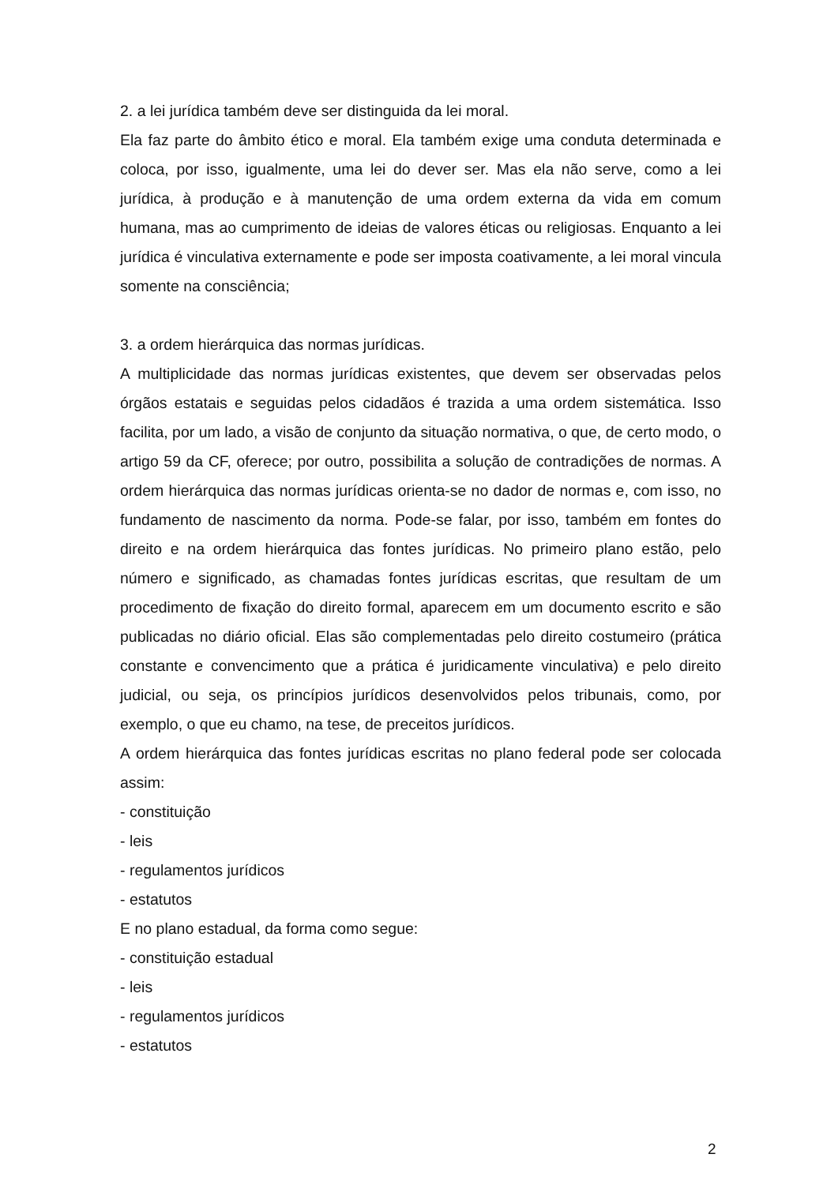2. a lei jurídica também deve ser distinguida da lei moral.
Ela faz parte do âmbito ético e moral. Ela também exige uma conduta determinada e coloca, por isso, igualmente, uma lei do dever ser. Mas ela não serve, como a lei jurídica, à produção e à manutenção de uma ordem externa da vida em comum humana, mas ao cumprimento de ideias de valores éticas ou religiosas. Enquanto a lei jurídica é vinculativa externamente e pode ser imposta coativamente, a lei moral vincula somente na consciência;
3. a ordem hierárquica das normas jurídicas.
A multiplicidade das normas jurídicas existentes, que devem ser observadas pelos órgãos estatais e seguidas pelos cidadãos é trazida a uma ordem sistemática. Isso facilita, por um lado, a visão de conjunto da situação normativa, o que, de certo modo, o artigo 59 da CF, oferece; por outro, possibilita a solução de contradições de normas. A ordem hierárquica das normas jurídicas orienta-se no dador de normas e, com isso, no fundamento de nascimento da norma. Pode-se falar, por isso, também em fontes do direito e na ordem hierárquica das fontes jurídicas. No primeiro plano estão, pelo número e significado, as chamadas fontes jurídicas escritas, que resultam de um procedimento de fixação do direito formal, aparecem em um documento escrito e são publicadas no diário oficial. Elas são complementadas pelo direito costumeiro (prática constante e convencimento que a prática é juridicamente vinculativa) e pelo direito judicial, ou seja, os princípios jurídicos desenvolvidos pelos tribunais, como, por exemplo, o que eu chamo, na tese, de preceitos jurídicos.
A ordem hierárquica das fontes jurídicas escritas no plano federal pode ser colocada assim:
- constituição
- leis
- regulamentos jurídicos
- estatutos
E no plano estadual, da forma como segue:
- constituição estadual
- leis
- regulamentos jurídicos
- estatutos
2